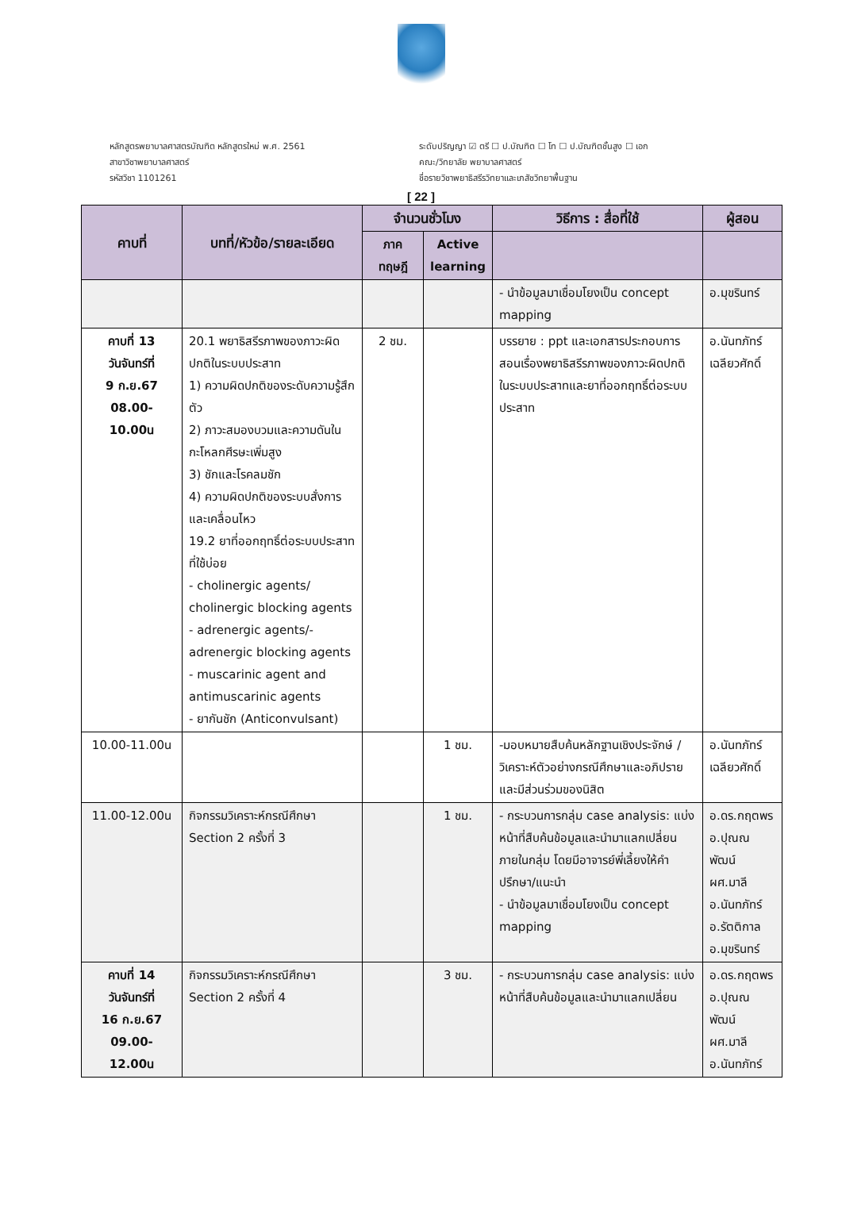หลักสูตรพยาบาลศาสตรบัณฑิต หลักสูตรใหม่ พ.ศ. 2561
สาขาวิชาพยาบาลศาสตร์
รหัสวิชา 1101261
ระดับปริญญา ☑ ตรี ☐ ป.บัณฑิต ☐ โท ☐ ป.บัณฑิตชั้นสูง ☐ เอก
คณะ/วิทยาลัย พยาบาลศาสตร์
ชื่อรายวิชาพยาธิสรีรวิทยาและเภสัชวิทยาพื้นฐาน
[ 22 ]
| คาบที่ | บทที่/หัวข้อ/รายละเอียด | จำนวนชั่วโมง | | วิธีการ : สื่อที่ใช้ | ผู้สอน |
| --- | --- | --- | --- | --- | --- |
| | | ภาค ทฤษฎี | Active learning | | |
| | | | | - นำข้อมูลมาเชื่อมโยงเป็น concept mapping | อ.มุขรินทร์ |
| คาบที่ 13 วันจันทร์ที่ 9 ก.ย.67 08.00-10.00น | 20.1 พยาธิสรีรภาพของภาวะผิดปกติในระบบประสาท 1) ความผิดปกติของระดับความรู้สึกตัว 2) ภาวะสมองบวมและความดันในกะโหลกศีรษะเพิ่มสูง 3) ชักและโรคลมชัก 4) ความผิดปกติของระบบสั่งการและเคลื่อนไหว 19.2 ยาที่ออกฤทธิ์ต่อระบบประสาทที่ใช้บ่อย - cholinergic agents/ cholinergic blocking agents - adrenergic agents/- adrenergic blocking agents - muscarinic agent and antimuscarinic agents - ยากันชัก (Anticonvulsant) | 2 ชม. | | บรรยาย : ppt และเอกสารประกอบการสอนเรื่องพยาธิสรีรภาพของภาวะผิดปกติในระบบประสาทและยาที่ออกฤทธิ์ต่อระบบประสาท | อ.นันทภัทร์ เฉลียวศักดิ์ |
| 10.00-11.00น | | | 1 ชม. | -มอบหมายสืบค้นหลักฐานเชิงประจักษ์ /วิเคราะห์ตัวอย่างกรณีศึกษาและอภิปรายและมีส่วนร่วมของนิสิต | อ.นันทภัทร์ เฉลียวศักดิ์ |
| 11.00-12.00น | กิจกรรมวิเคราะห์กรณีศึกษา Section 2 ครั้งที่ 3 | | 1 ชม. | - กระบวนการกลุ่ม case analysis: แบ่งหน้าที่สืบค้นข้อมูลและนำมาแลกเปลี่ยนภายในกลุ่ม โดยมีอาจารย์พี่เลี้ยงให้คำปรึกษา/แนะนำ - นำข้อมูลมาเชื่อมโยงเป็น concept mapping | อ.ดร.กฤตพร อ.ปุณณพัฒน์ ผศ.มาลี อ.นันทภัทร์ อ.รัตติกาล อ.มุขรินทร์ |
| คาบที่ 14 วันจันทร์ที่ 16 ก.ย.67 09.00-12.00น | กิจกรรมวิเคราะห์กรณีศึกษา Section 2 ครั้งที่ 4 | | 3 ชม. | - กระบวนการกลุ่ม case analysis: แบ่งหน้าที่สืบค้นข้อมูลและนำมาแลกเปลี่ยน | อ.ดร.กฤตพร อ.ปุณณพัฒน์ ผศ.มาลี อ.นันทภัทร์ |